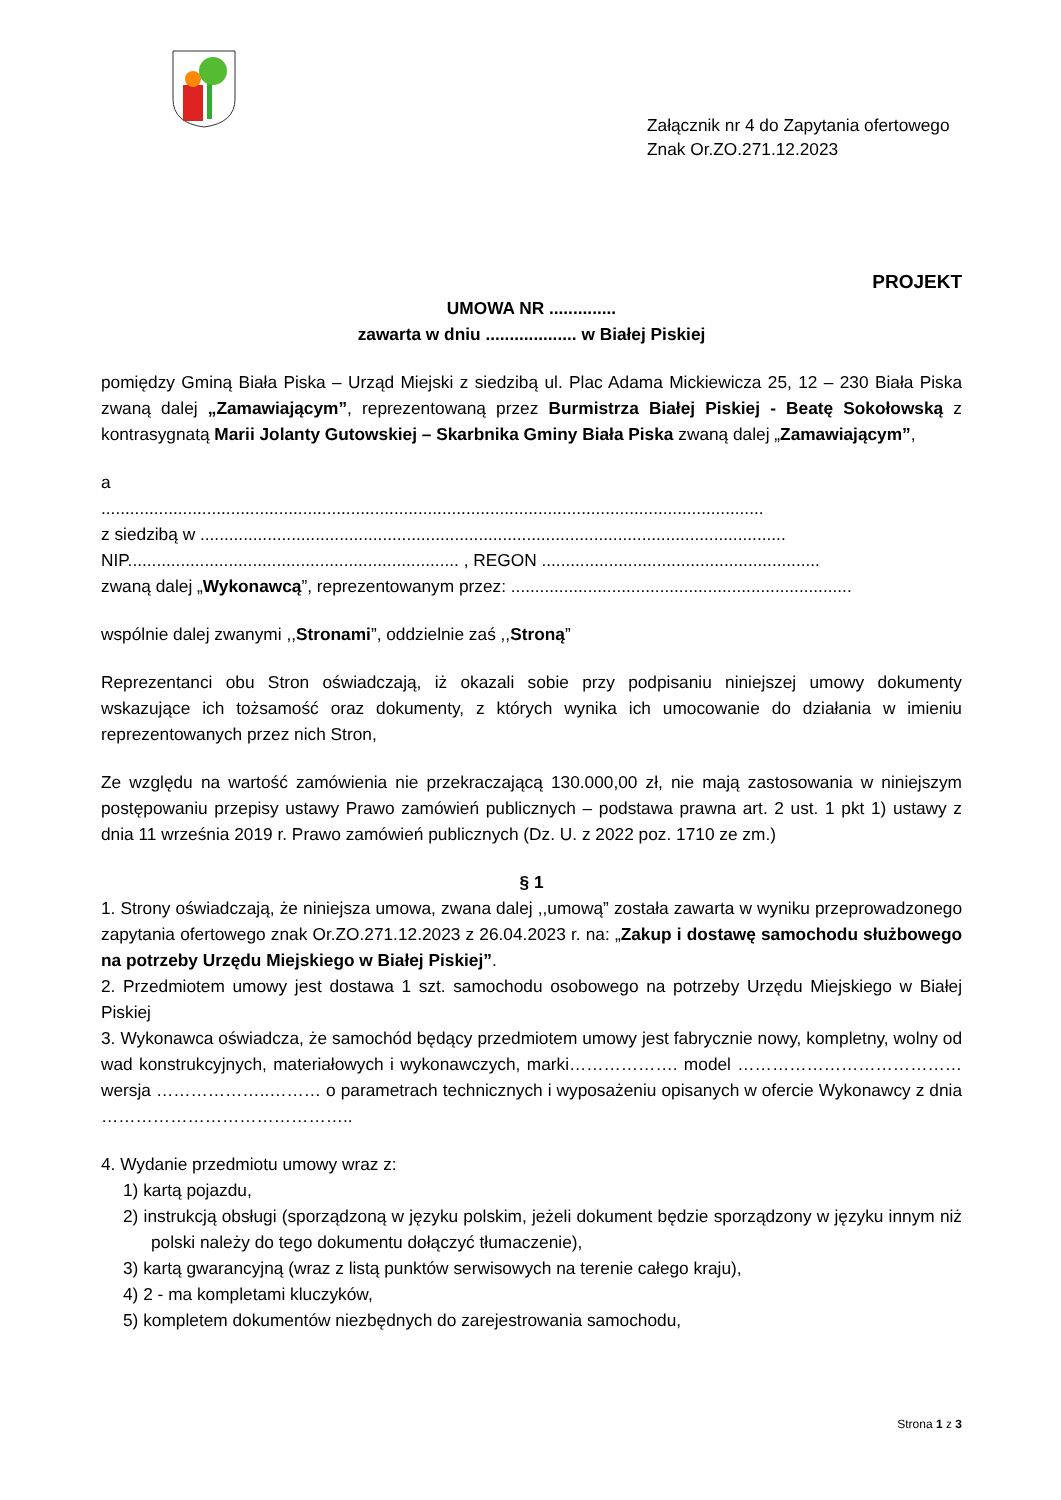Załącznik nr 4 do Zapytania ofertowego
Znak Or.ZO.271.12.2023
PROJEKT
UMOWA NR ..............
zawarta w dniu ................... w Białej Piskiej
pomiędzy Gminą Biała Piska – Urząd Miejski z siedzibą ul. Plac Adama Mickiewicza 25, 12 – 230 Biała Piska zwaną dalej „Zamawiającym”, reprezentowaną przez Burmistrza Białej Piskiej - Beatę Sokołowską z kontrasygnatą Marii Jolanty Gutowskiej – Skarbnika Gminy Biała Piska zwaną dalej „Zamawiającym”,
a
..........................................................................................................................................
z siedzibą w ..........................................................................................................................
NIP..................................................................... , REGON ..........................................................
zwaną dalej „Wykonawcą”, reprezentowanym przez: .......................................................................
wspólnie dalej zwanymi ,,Stronami”, oddzielnie zaś ,,Stroną”
Reprezentanci obu Stron oświadczają, iż okazali sobie przy podpisaniu niniejszej umowy dokumenty wskazujące ich tożsamość oraz dokumenty, z których wynika ich umocowanie do działania w imieniu reprezentowanych przez nich Stron,
Ze względu na wartość zamówienia nie przekraczającą 130.000,00 zł, nie mają zastosowania w niniejszym postępowaniu przepisy ustawy Prawo zamówień publicznych – podstawa prawna art. 2 ust. 1 pkt 1) ustawy z dnia 11 września 2019 r. Prawo zamówień publicznych (Dz. U. z 2022 poz. 1710 ze zm.)
§ 1
1. Strony oświadczają, że niniejsza umowa, zwana dalej ,,umową” została zawarta w wyniku przeprowadzonego zapytania ofertowego znak Or.ZO.271.12.2023 z 26.04.2023 r. na: „Zakup i dostawę samochodu służbowego na potrzeby Urzędu Miejskiego w Białej Piskiej”.
2. Przedmiotem umowy jest dostawa 1 szt. samochodu osobowego na potrzeby Urzędu Miejskiego w Białej Piskiej
3. Wykonawca oświadcza, że samochód będący przedmiotem umowy jest fabrycznie nowy, kompletny, wolny od wad konstrukcyjnych, materiałowych i wykonawczych, marki………………. model ………………………………… wersja ………………..……… o parametrach technicznych i wyposażeniu opisanych w ofercie Wykonawcy z dnia ……………………………………..
4. Wydanie przedmiotu umowy wraz z:
1) kartą pojazdu,
2) instrukcją obsługi (sporządzoną w języku polskim, jeżeli dokument będzie sporządzony w języku innym niż polski należy do tego dokumentu dołączyć tłumaczenie),
3) kartą gwarancyjną (wraz z listą punktów serwisowych na terenie całego kraju),
4) 2 - ma kompletami kluczyków,
5) kompletem dokumentów niezbędnych do zarejestrowania samochodu,
Strona 1 z 3